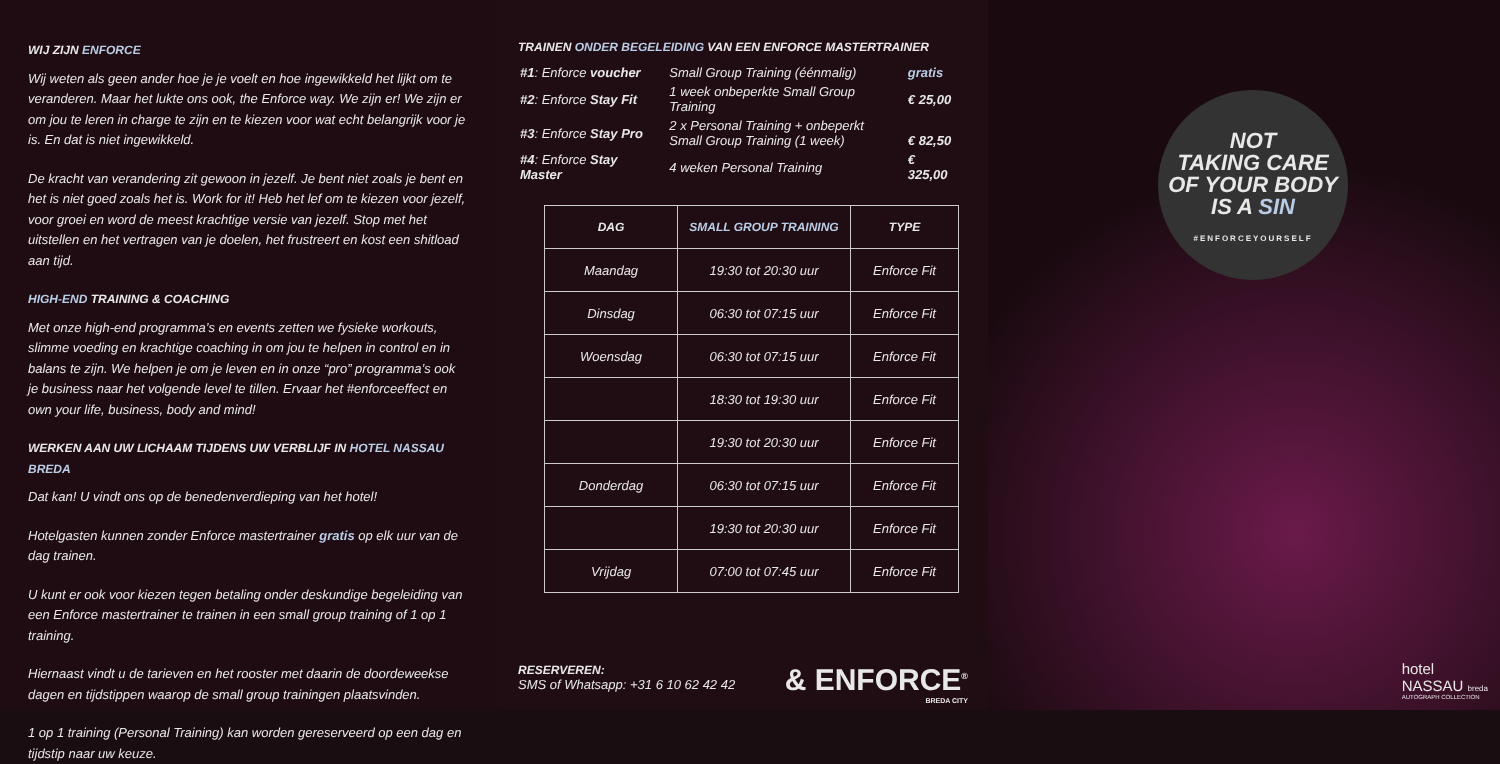WIJ ZIJN ENFORCE
Wij weten als geen ander hoe je je voelt en hoe ingewikkeld het lijkt om te veranderen. Maar het lukte ons ook, the Enforce way. We zijn er! We zijn er om jou te leren in charge te zijn en te kiezen voor wat echt belangrijk voor je is. En dat is niet ingewikkeld.
De kracht van verandering zit gewoon in jezelf. Je bent niet zoals je bent en het is niet goed zoals het is. Work for it! Heb het lef om te kiezen voor jezelf, voor groei en word de meest krachtige versie van jezelf. Stop met het uitstellen en het vertragen van je doelen, het frustreert en kost een shitload aan tijd.
HIGH-END TRAINING & COACHING
Met onze high-end programma’s en events zetten we fysieke workouts, slimme voeding en krachtige coaching in om jou te helpen in control en in balans te zijn. We helpen je om je leven en in onze “pro” programma’s ook je business naar het volgende level te tillen. Ervaar het #enforceeffect en own your life, business, body and mind!
WERKEN AAN UW LICHAAM TIJDENS UW VERBLIJF IN HOTEL NASSAU BREDA
Dat kan! U vindt ons op de benedenverdieping van het hotel!
Hotelgasten kunnen zonder Enforce mastertrainer gratis op elk uur van de dag trainen.
U kunt er ook voor kiezen tegen betaling onder deskundige begeleiding van een Enforce mastertrainer te trainen in een small group training of 1 op 1 training.
Hiernaast vindt u de tarieven en het rooster met daarin de doordeweekse dagen en tijdstippen waarop de small group trainingen plaatsvinden.
1 op 1 training (Personal Training) kan worden gereserveerd op een dag en tijdstip naar uw keuze.
TRAINEN ONDER BEGELEIDING VAN EEN ENFORCE MASTERTRAINER
| #1 : Enforce voucher | Small Group Training (éénmalig) | gratis |
| #2 : Enforce Stay Fit | 1 week onbeperkte Small Group Training | € 25,00 |
| #3 : Enforce Stay Pro | 2 x Personal Training + onbeperkt Small Group Training (1 week) | € 82,50 |
| #4 : Enforce Stay Master | 4 weken Personal Training | € 325,00 |
| DAG | SMALL GROUP TRAINING | TYPE |
| --- | --- | --- |
| Maandag | 19:30 tot 20:30 uur | Enforce Fit |
| Dinsdag | 06:30 tot 07:15 uur | Enforce Fit |
| Woensdag | 06:30 tot 07:15 uur | Enforce Fit |
| | 18:30 tot 19:30 uur | Enforce Fit |
| | 19:30 tot 20:30 uur | Enforce Fit |
| Donderdag | 06:30 tot 07:15 uur | Enforce Fit |
| | 19:30 tot 20:30 uur | Enforce Fit |
| Vrijdag | 07:00 tot 07:45 uur | Enforce Fit |
RESERVEREN:
SMS of Whatsapp: +31 6 10 62 42 42
& ENFORCE<sup>®</sup>
BREDA CITY
NOT
TAKING CARE
OF YOUR BODY
IS A SIN
#ENFORCEYOURSELF
hotel
NASSAU breda
AUTOGRAPH COLLECTION